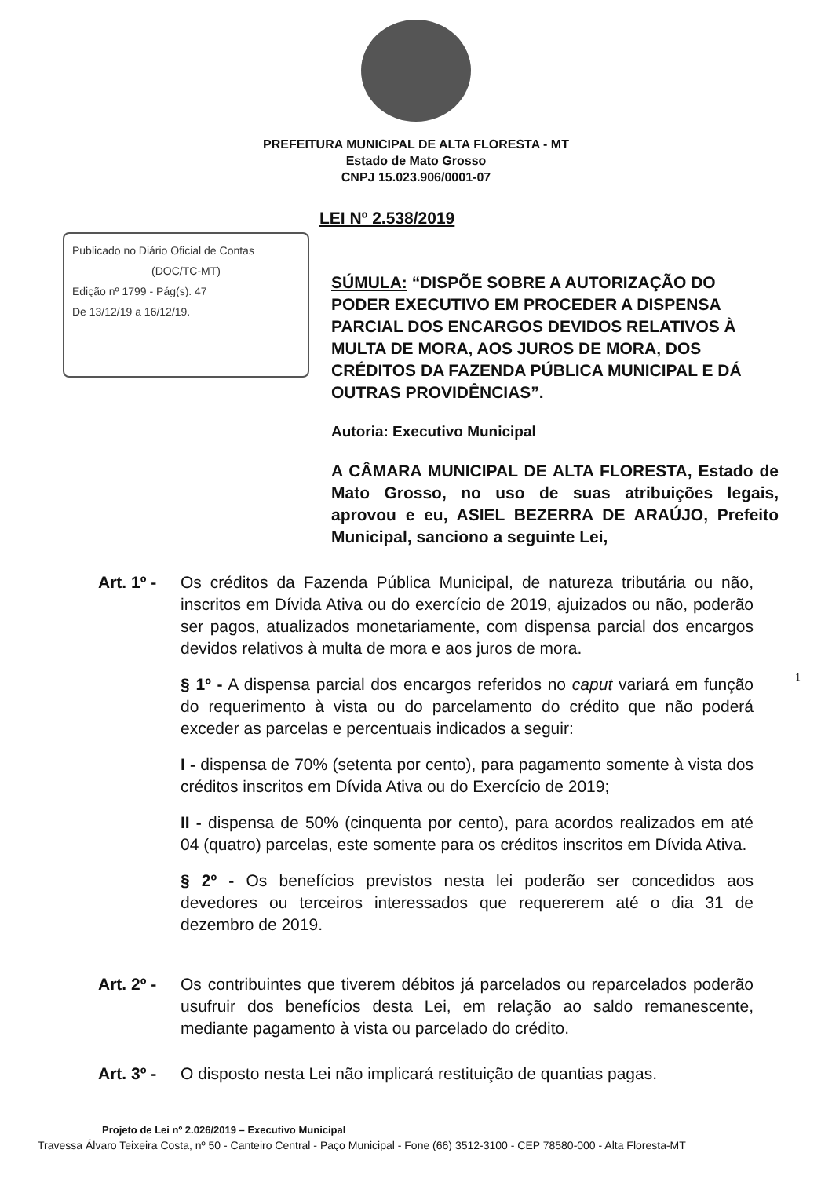PREFEITURA MUNICIPAL DE ALTA FLORESTA - MT
Estado de Mato Grosso
CNPJ 15.023.906/0001-07
LEI Nº 2.538/2019
Publicado no Diário Oficial de Contas
(DOC/TC-MT)Edição nº 1799 - Pág(s). 47
De 13/12/19 a 16/12/19.
SÚMULA: “DISPÕE SOBRE A AUTORIZAÇÃO DO PODER EXECUTIVO EM PROCEDER A DISPENSA PARCIAL DOS ENCARGOS DEVIDOS RELATIVOS À MULTA DE MORA, AOS JUROS DE MORA, DOS CRÉDITOS DA FAZENDA PÚBLICA MUNICIPAL E DÁ OUTRAS PROVIDÊNCIAS”.
Autoria: Executivo Municipal
A CÂMARA MUNICIPAL DE ALTA FLORESTA, Estado de Mato Grosso, no uso de suas atribuições legais, aprovou e eu, ASIEL BEZERRA DE ARAÚJO, Prefeito Municipal, sanciono a seguinte Lei,
Art. 1º -
Os créditos da Fazenda Pública Municipal, de natureza tributária ou não, inscritos em Dívida Ativa ou do exercício de 2019, ajuizados ou não, poderão ser pagos, atualizados monetariamente, com dispensa parcial dos encargos devidos relativos à multa de mora e aos juros de mora.
§ 1º - A dispensa parcial dos encargos referidos no caput variará em função do requerimento à vista ou do parcelamento do crédito que não poderá exceder as parcelas e percentuais indicados a seguir:
I - dispensa de 70% (setenta por cento), para pagamento somente à vista dos créditos inscritos em Dívida Ativa ou do Exercício de 2019;
II - dispensa de 50% (cinquenta por cento), para acordos realizados em até 04 (quatro) parcelas, este somente para os créditos inscritos em Dívida Ativa.
§ 2º - Os benefícios previstos nesta lei poderão ser concedidos aos devedores ou terceiros interessados que requererem até o dia 31 de dezembro de 2019.
Art. 2º -
Os contribuintes que tiverem débitos já parcelados ou reparcelados poderão usufruir dos benefícios desta Lei, em relação ao saldo remanescente, mediante pagamento à vista ou parcelado do crédito.
Art. 3º -
O disposto nesta Lei não implicará restituição de quantias pagas.
1
Projeto de Lei nº 2.026/2019 – Executivo Municipal
Travessa Álvaro Teixeira Costa, nº 50 - Canteiro Central - Paço Municipal - Fone (66) 3512-3100 - CEP 78580-000 - Alta Floresta-MT